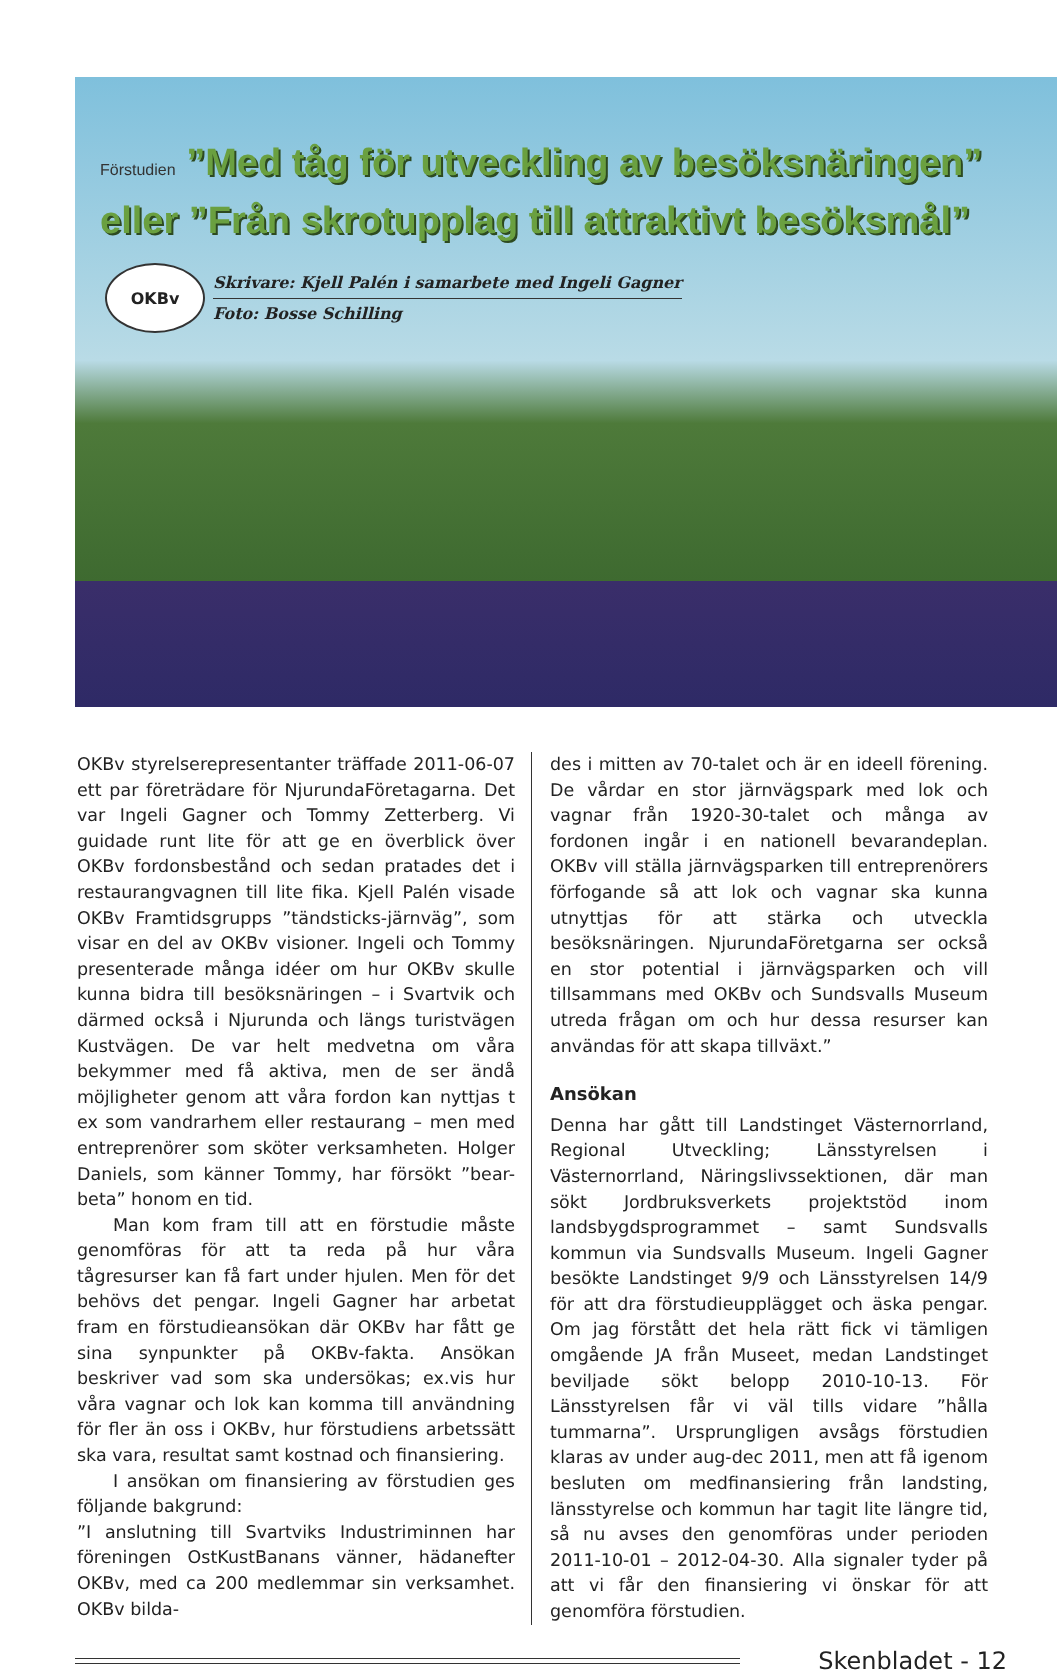Förstudien ”Med tåg för utveckling av besöksnäringen”
eller ”Från skrotupplag till attraktivt besöksmål”
OKBv
Skrivare: Kjell Palén i samarbete med Ingeli Gagner
Foto: Bosse Schilling
OKBv styrelserepresentanter träffade 2011-06-07 ett par företrädare för NjurundaFöretagarna. Det var Ingeli Gagner och Tommy Zetterberg. Vi guidade runt lite för att ge en överblick över OKBv fordonsbestånd och sedan pratades det i restaurangvagnen till lite fika. Kjell Palén visade OKBv Framtidsgrupps ”tändsticks-järnväg”, som visar en del av OKBv visioner. Ingeli och Tommy presenterade många idéer om hur OKBv skulle kunna bidra till besöksnäringen – i Svartvik och därmed också i Njurunda och längs turistvägen Kustvägen. De var helt medvetna om våra bekymmer med få aktiva, men de ser ändå möjligheter genom att våra fordon kan nyttjas t ex som vandrarhem eller restaurang – men med entreprenörer som sköter verksamheten. Holger Daniels, som känner Tommy, har försökt ”bear-beta” honom en tid.
Man kom fram till att en förstudie måste genomföras för att ta reda på hur våra tågresurser kan få fart under hjulen. Men för det behövs det pengar. Ingeli Gagner har arbetat fram en förstudieansökan där OKBv har fått ge sina synpunkter på OKBv-fakta. Ansökan beskriver vad som ska undersökas; ex.vis hur våra vagnar och lok kan komma till användning för fler än oss i OKBv, hur förstudiens arbetssätt ska vara, resultat samt kostnad och finansiering.
I ansökan om finansiering av förstudien ges följande bakgrund:
”I anslutning till Svartviks Industriminnen har föreningen OstKustBanans vänner, hädanefter OKBv, med ca 200 medlemmar sin verksamhet. OKBv bilda-
des i mitten av 70-talet och är en ideell förening. De vårdar en stor järnvägspark med lok och vagnar från 1920-30-talet och många av fordonen ingår i en nationell bevarandeplan. OKBv vill ställa järnvägsparken till entreprenörers förfogande så att lok och vagnar ska kunna utnyttjas för att stärka och utveckla besöksnäringen. NjurundaFöretgarna ser också en stor potential i järnvägsparken och vill tillsammans med OKBv och Sundsvalls Museum utreda frågan om och hur dessa resurser kan användas för att skapa tillväxt.”
Ansökan
Denna har gått till Landstinget Västernorrland, Regional Utveckling; Länsstyrelsen i Västernorrland, Näringslivssektionen, där man sökt Jordbruksverkets projektstöd inom landsbygdsprogrammet – samt Sundsvalls kommun via Sundsvalls Museum. Ingeli Gagner besökte Landstinget 9/9 och Länsstyrelsen 14/9 för att dra förstudieupplägget och äska pengar. Om jag förstått det hela rätt fick vi tämligen omgående JA från Museet, medan Landstinget beviljade sökt belopp 2010-10-13. För Länsstyrelsen får vi väl tills vidare ”hålla tummarna”. Ursprungligen avsågs förstudien klaras av under aug-dec 2011, men att få igenom besluten om medfinansiering från landsting, länsstyrelse och kommun har tagit lite längre tid, så nu avses den genomföras under perioden 2011-10-01 – 2012-04-30. Alla signaler tyder på att vi får den finansiering vi önskar för att genomföra förstudien.
Skenbladet - 12